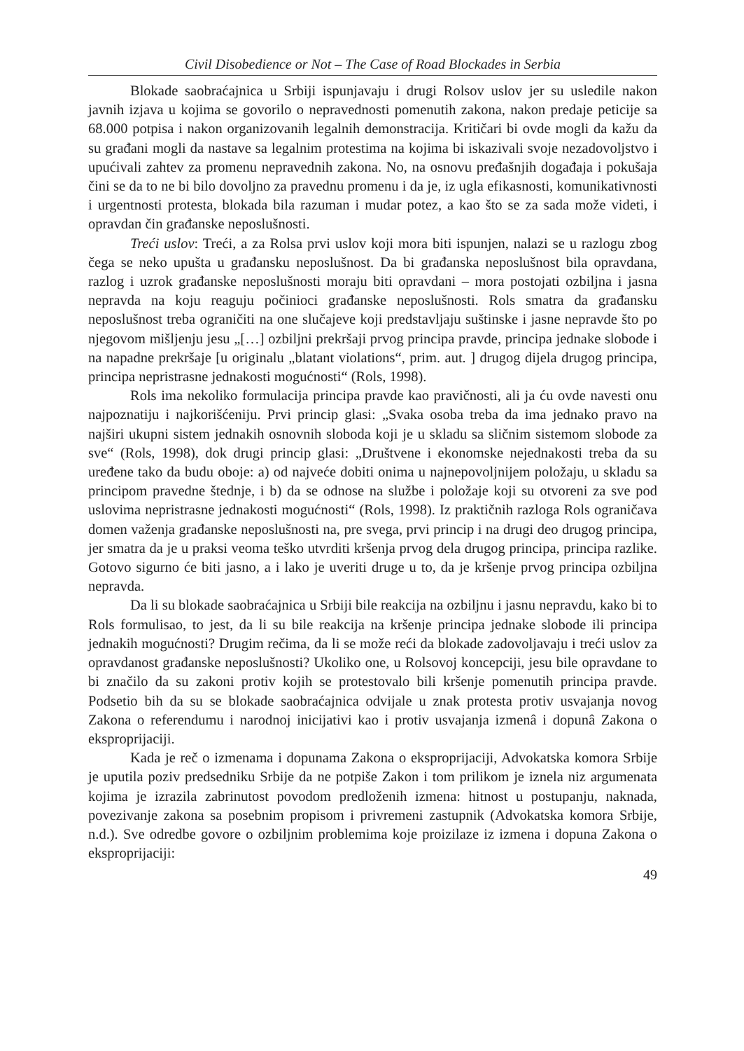Civil Disobedience or Not – The Case of Road Blockades in Serbia
Blokade saobraćajnica u Srbiji ispunjavaju i drugi Rolsov uslov jer su usledile nakon javnih izjava u kojima se govorilo o nepravednosti pomenutih zakona, nakon predaje peticije sa 68.000 potpisa i nakon organizovanih legalnih demonstracija. Kritičari bi ovde mogli da kažu da su građani mogli da nastave sa legalnim protestima na kojima bi iskazivali svoje nezadovoljstvo i upućivali zahtev za promenu nepravednih zakona. No, na osnovu pređašnjih događaja i pokušaja čini se da to ne bi bilo dovoljno za pravednu promenu i da je, iz ugla efikasnosti, komunikativnosti i urgentnosti protesta, blokada bila razuman i mudar potez, a kao što se za sada može videti, i opravdan čin građanske neposlušnosti.
Treći uslov: Treći, a za Rolsa prvi uslov koji mora biti ispunjen, nalazi se u razlogu zbog čega se neko upušta u građansku neposlušnost. Da bi građanska neposlušnost bila opravdana, razlog i uzrok građanske neposlušnosti moraju biti opravdani – mora postojati ozbiljna i jasna nepravda na koju reaguju počinioci građanske neposlušnosti. Rols smatra da građansku neposlušnost treba ograničiti na one slučajeve koji predstavljaju suštinske i jasne nepravde što po njegovom mišljenju jesu „[…] ozbiljni prekršaji prvog principa pravde, principa jednake slobode i na napadne prekršaje [u originalu „blatant violations“, prim. aut. ] drugog dijela drugog principa, principa nepristrasne jednakosti mogućnosti“ (Rols, 1998).
Rols ima nekoliko formulacija principa pravde kao pravičnosti, ali ja ću ovde navesti onu najpoznatiju i najkorišćeniju. Prvi princip glasi: „Svaka osoba treba da ima jednako pravo na najširi ukupni sistem jednakih osnovnih sloboda koji je u skladu sa sličnim sistemom slobode za sve“ (Rols, 1998), dok drugi princip glasi: „Društvene i ekonomske nejednakosti treba da su uređene tako da budu oboje: a) od najveće dobiti onima u najnepovoljnijem položaju, u skladu sa principom pravedne štednje, i b) da se odnose na službe i položaje koji su otvoreni za sve pod uslovima nepristrasne jednakosti mogućnosti“ (Rols, 1998). Iz praktičnih razloga Rols ograničava domen važenja građanske neposlušnosti na, pre svega, prvi princip i na drugi deo drugog principa, jer smatra da je u praksi veoma teško utvrditi kršenja prvog dela drugog principa, principa razlike. Gotovo sigurno će biti jasno, a i lako je uveriti druge u to, da je kršenje prvog principa ozbiljna nepravda.
Da li su blokade saobraćajnica u Srbiji bile reakcija na ozbiljnu i jasnu nepravdu, kako bi to Rols formulisao, to jest, da li su bile reakcija na kršenje principa jednake slobode ili principa jednakih mogućnosti? Drugim rečima, da li se može reći da blokade zadovoljavaju i treći uslov za opravdanost građanske neposlušnosti? Ukoliko one, u Rolsovoj koncepciji, jesu bile opravdane to bi značilo da su zakoni protiv kojih se protestovalo bili kršenje pomenutih principa pravde. Podsetio bih da su se blokade saobraćajnica odvijale u znak protesta protiv usvajanja novog Zakona o referendumu i narodnoj inicijativi kao i protiv usvajanja izmenâ i dopunâ Zakona o eksproprijaciji.
Kada je reč o izmenama i dopunama Zakona o eksproprijaciji, Advokatska komora Srbije je uputila poziv predsedniku Srbije da ne potpiše Zakon i tom prilikom je iznela niz argumenata kojima je izrazila zabrinutost povodom predloženih izmena: hitnost u postupanju, naknada, povezivanje zakona sa posebnim propisom i privremeni zastupnik (Advokatska komora Srbije, n.d.). Sve odredbe govore o ozbiljnim problemima koje proizilaze iz izmena i dopuna Zakona o eksproprijaciji:
49